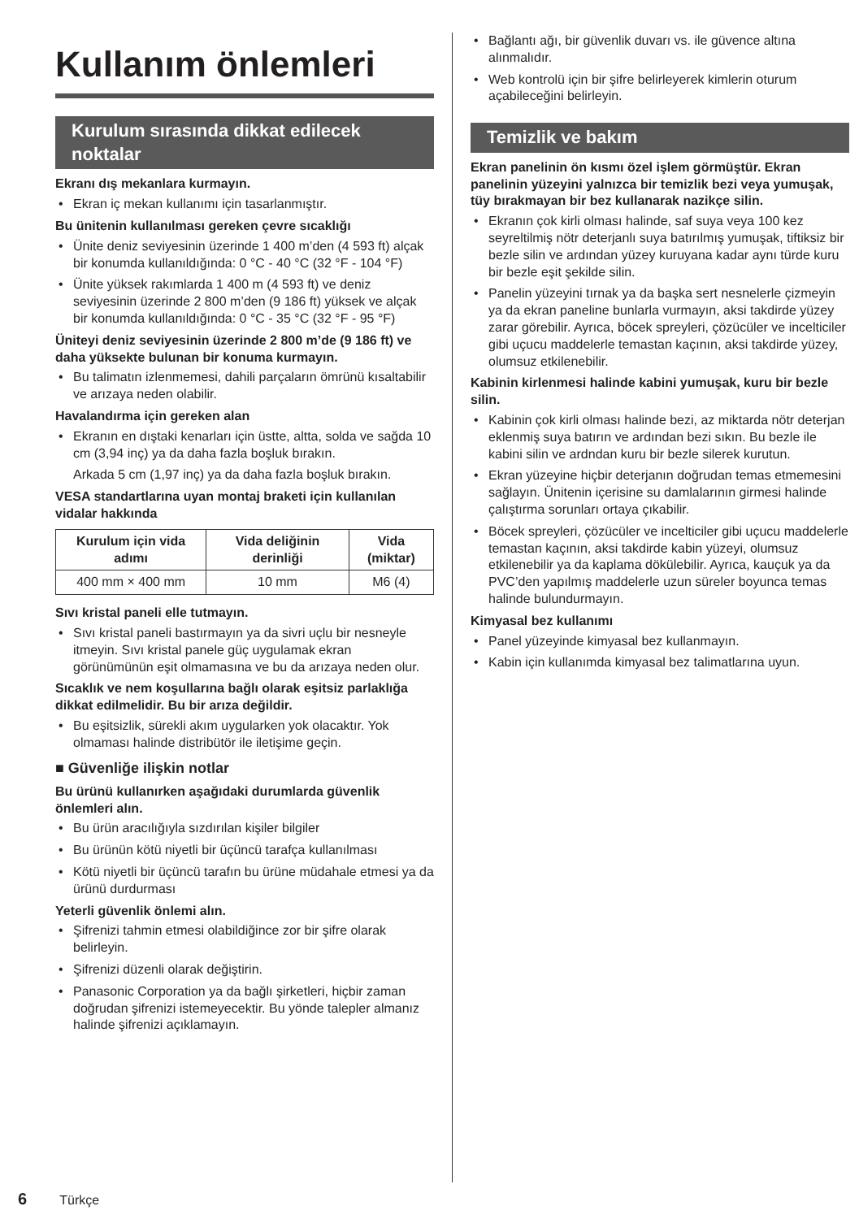Kullanım önlemleri
Kurulum sırasında dikkat edilecek noktalar
Ekranı dış mekanlara kurmayın.
• Ekran iç mekan kullanımı için tasarlanmıştır.
Bu ünitenin kullanılması gereken çevre sıcaklığı
• Ünite deniz seviyesinin üzerinde 1 400 m’den (4 593 ft) alçak bir konumda kullanıldığında: 0 °C - 40 °C (32 °F - 104 °F)
• Ünite yüksek rakımlarda 1 400 m (4 593 ft) ve deniz seviyesinin üzerinde 2 800 m’den (9 186 ft) yüksek ve alçak bir konumda kullanıldığında: 0 °C - 35 °C (32 °F - 95 °F)
Üniteyi deniz seviyesinin üzerinde 2 800 m’de (9 186 ft) ve daha yüksekte bulunan bir konuma kurmayın.
• Bu talimatın izlenmemesi, dahili parçaların ömrünü kısaltabilir ve arızaya neden olabilir.
Havalandırma için gereken alan
• Ekranın en dıştaki kenarları için üstte, altta, solda ve sağda 10 cm (3,94 inç) ya da daha fazla boşluk bırakın.
Arkada 5 cm (1,97 inç) ya da daha fazla boşluk bırakın.
VESA standartlarına uyan montaj braketi için kullanılan vidalar hakkında
| Kurulum için vida adımı | Vida deliğinin derinliği | Vida (miktar) |
| --- | --- | --- |
| 400 mm × 400 mm | 10 mm | M6 (4) |
Sıvı kristal paneli elle tutmayın.
• Sıvı kristal paneli bastırmayın ya da sivri uçlu bir nesneyle itmeyin. Sıvı kristal panele güç uygulamak ekran görünümünün eşit olmamasına ve bu da arızaya neden olur.
Sıcaklık ve nem koşullarına bağlı olarak eşitsiz parlaklığa dikkat edilmelidir. Bu bir arıza değildir.
• Bu eşitsizlik, sürekli akım uygularken yok olacaktır. Yok olmaması halinde distribütör ile iletişime geçin.
■ Güvenliğe ilişkin notlar
Bu ürünü kullanırken aşağıdaki durumlarda güvenlik önlemleri alın.
• Bu ürün aracılığıyla sızdırılan kişiler bilgiler
• Bu ürünün kötü niyetli bir üçüncü tarafça kullanılması
• Kötü niyetli bir üçüncü tarafın bu ürüne müdahale etmesi ya da ürünü durdurması
Yeterli güvenlik önlemi alın.
• Şifrenizi tahmin etmesi olabildiğince zor bir şifre olarak belirleyin.
• Şifrenizi düzenli olarak değiştirin.
• Panasonic Corporation ya da bağlı şirketleri, hiçbir zaman doğrudan şifrenizi istemeyecektir. Bu yönde talepler almanız halinde şifrenizi açıklamayın.
• Bağlantı ağı, bir güvenlik duvarı vs. ile güvence altına alınmalıdır.
• Web kontrolü için bir şifre belirleyerek kimlerin oturum açabileceğini belirleyin.
Temizlik ve bakım
Ekran panelinin ön kısmı özel işlem görmüştür. Ekran panelinin yüzeyini yalnızca bir temizlik bezi veya yumuşak, tüy bırakmayan bir bez kullanarak nazikçe silin.
• Ekranın çok kirli olması halinde, saf suya veya 100 kez seyreltilmiş nötr deterjanlı suya batırılmış yumuşak, tiftiksiz bir bezle silin ve ardından yüzey kuruyana kadar aynı türde kuru bir bezle eşit şekilde silin.
• Panelin yüzeyini tırnak ya da başka sert nesnelerle çizmeyin ya da ekran paneline bunlarla vurmayın, aksi takdirde yüzey zarar görebilir. Ayrıca, böcek spreyleri, çözücüler ve incelticiler gibi uçucu maddelerle temastan kaçının, aksi takdirde yüzey, olumsuz etkilenebilir.
Kabinin kirlenmesi halinde kabini yumuşak, kuru bir bezle silin.
• Kabinin çok kirli olması halinde bezi, az miktarda nötr deterjan eklenmiş suya batırın ve ardından bezi sıkın. Bu bezle ile kabini silin ve ardndan kuru bir bezle silerek kurutun.
• Ekran yüzeyine hiçbir deterjanın doğrudan temas etmemesini sağlayın. Ünitenin içerisine su damlalarının girmesi halinde çalıştırma sorunları ortaya çıkabilir.
• Böcek spreyleri, çözücüler ve incelticiler gibi uçucu maddelerle temastan kaçının, aksi takdirde kabin yüzeyi, olumsuz etkilenebilir ya da kaplama dökülebilir. Ayrıca, kauçuk ya da PVC’den yapılmış maddelerle uzun süreler boyunca temas halinde bulundurmayın.
Kimyasal bez kullanımı
• Panel yüzeyinde kimyasal bez kullanmayın.
• Kabin için kullanımda kimyasal bez talimatlarına uyun.
6 Türkçe